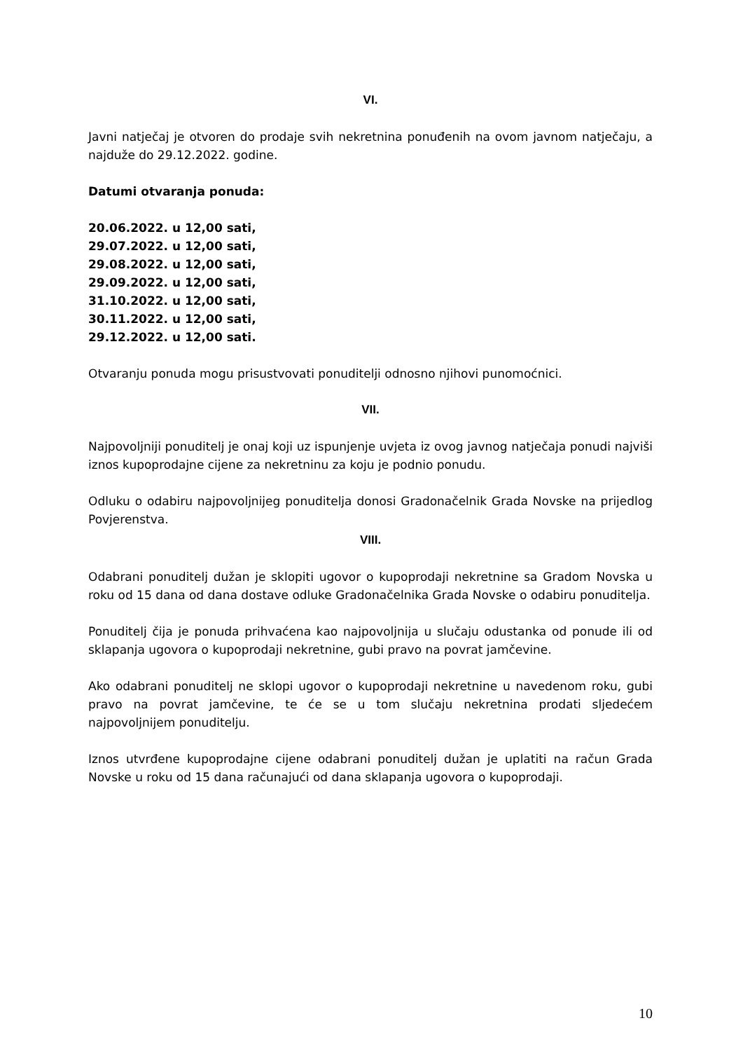VI.
Javni natječaj je otvoren do prodaje svih nekretnina ponuđenih na ovom javnom natječaju, a najduže do 29.12.2022. godine.
Datumi otvaranja ponuda:
20.06.2022. u 12,00 sati,
29.07.2022. u 12,00 sati,
29.08.2022. u 12,00 sati,
29.09.2022. u 12,00 sati,
31.10.2022. u 12,00 sati,
30.11.2022. u 12,00 sati,
29.12.2022. u 12,00 sati.
Otvaranju ponuda mogu prisustvovati ponuditelji odnosno njihovi punomoćnici.
VII.
Najpovoljniji ponuditelj je onaj koji uz ispunjenje uvjeta iz ovog javnog natječaja ponudi najviši iznos kupoprodajne cijene za nekretninu za koju je podnio ponudu.
Odluku o odabiru najpovoljnijeg ponuditelja donosi Gradonačelnik Grada Novske na prijedlog Povjerenstva.
VIII.
Odabrani ponuditelj dužan je sklopiti ugovor o kupoprodaji nekretnine sa Gradom Novska u roku od 15 dana od dana dostave odluke Gradonačelnika Grada Novske o odabiru ponuditelja.
Ponuditelj čija je ponuda prihvaćena kao najpovoljnija u slučaju odustanka od ponude ili od sklapanja ugovora o kupoprodaji nekretnine, gubi pravo na povrat jamčevine.
Ako odabrani ponuditelj ne sklopi ugovor o kupoprodaji nekretnine u navedenom roku, gubi pravo na povrat jamčevine, te će se u tom slučaju nekretnina prodati sljedećem najpovoljnijem ponuditelju.
Iznos utvrđene kupoprodajne cijene odabrani ponuditelj dužan je uplatiti na račun Grada Novske u roku od 15 dana računajući od dana sklapanja ugovora o kupoprodaji.
10